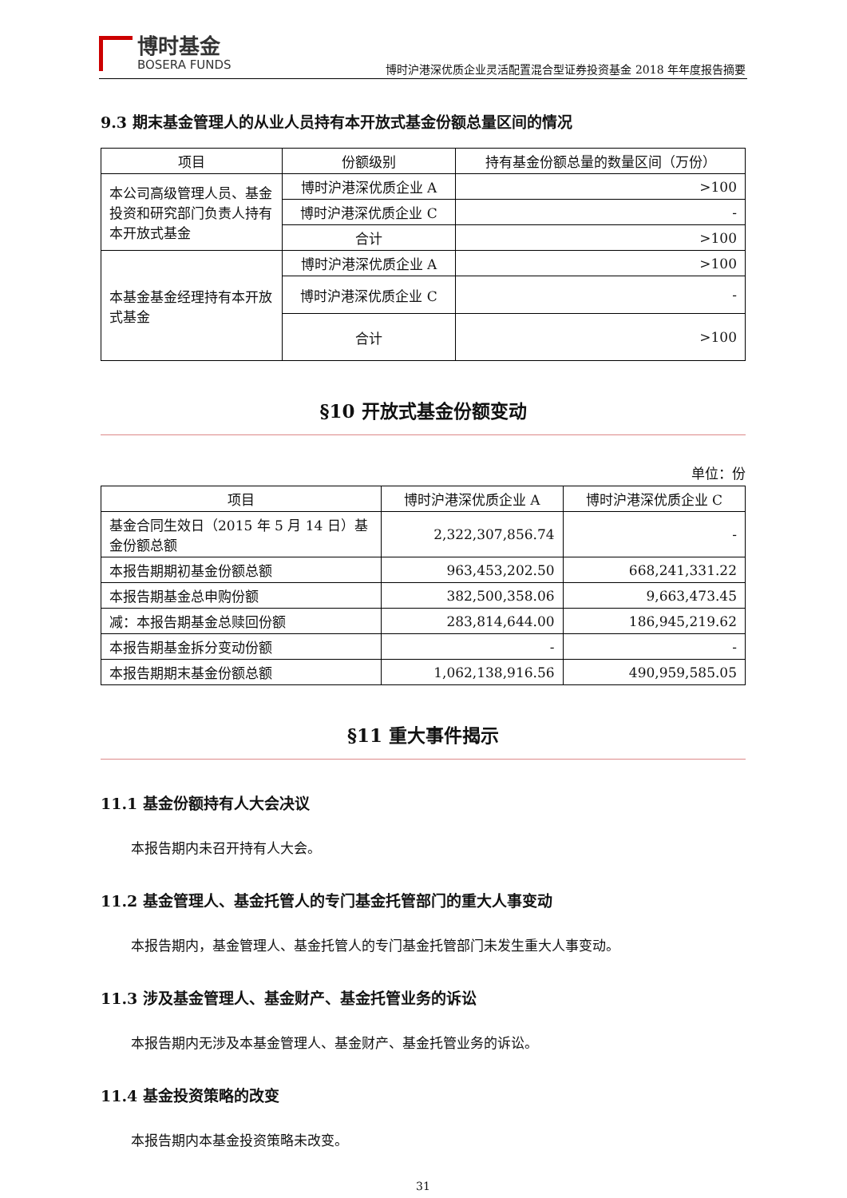博时基金
BOSERA FUNDS
博时沪港深优质企业灵活配置混合型证券投资基金 2018 年年度报告摘要
9.3 期末基金管理人的从业人员持有本开放式基金份额总量区间的情况
| 项目 | 份额级别 | 持有基金份额总量的数量区间（万份） |
| --- | --- | --- |
| 本公司高级管理人员、基金投资和研究部门负责人持有本开放式基金 | 博时沪港深优质企业 A | >100 |
| | 博时沪港深优质企业 C | - |
| | 合计 | >100 |
| 本基金基金经理持有本开放式基金 | 博时沪港深优质企业 A | >100 |
| | 博时沪港深优质企业 C | - |
| | 合计 | >100 |
§10 开放式基金份额变动
单位：份
| 项目 | 博时沪港深优质企业 A | 博时沪港深优质企业 C |
| --- | --- | --- |
| 基金合同生效日（2015 年 5 月 14 日）基金份额总额 | 2,322,307,856.74 | - |
| 本报告期期初基金份额总额 | 963,453,202.50 | 668,241,331.22 |
| 本报告期基金总申购份额 | 382,500,358.06 | 9,663,473.45 |
| 减：本报告期基金总赎回份额 | 283,814,644.00 | 186,945,219.62 |
| 本报告期基金拆分变动份额 | - | - |
| 本报告期期末基金份额总额 | 1,062,138,916.56 | 490,959,585.05 |
§11 重大事件揭示
11.1 基金份额持有人大会决议
本报告期内未召开持有人大会。
11.2 基金管理人、基金托管人的专门基金托管部门的重大人事变动
本报告期内，基金管理人、基金托管人的专门基金托管部门未发生重大人事变动。
11.3 涉及基金管理人、基金财产、基金托管业务的诉讼
本报告期内无涉及本基金管理人、基金财产、基金托管业务的诉讼。
11.4 基金投资策略的改变
本报告期内本基金投资策略未改变。
31